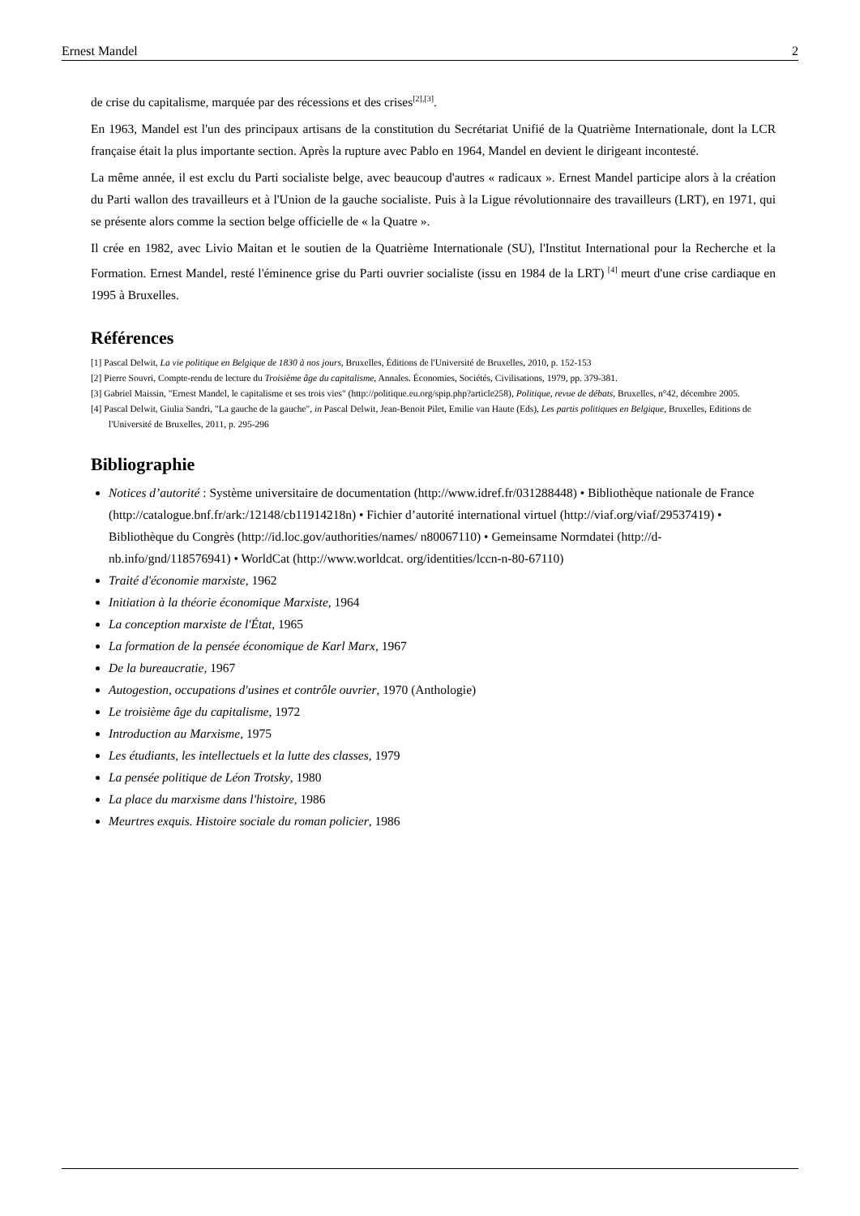Ernest Mandel 2
de crise du capitalisme, marquée par des récessions et des crises<sup>[2],[3]</sup>.
En 1963, Mandel est l'un des principaux artisans de la constitution du Secrétariat Unifié de la Quatrième Internationale, dont la LCR française était la plus importante section. Après la rupture avec Pablo en 1964, Mandel en devient le dirigeant incontesté.
La même année, il est exclu du Parti socialiste belge, avec beaucoup d'autres « radicaux ». Ernest Mandel participe alors à la création du Parti wallon des travailleurs et à l'Union de la gauche socialiste. Puis à la Ligue révolutionnaire des travailleurs (LRT), en 1971, qui se présente alors comme la section belge officielle de « la Quatre ».
Il crée en 1982, avec Livio Maitan et le soutien de la Quatrième Internationale (SU), l'Institut International pour la Recherche et la Formation. Ernest Mandel, resté l'éminence grise du Parti ouvrier socialiste (issu en 1984 de la LRT) <sup>[4]</sup> meurt d'une crise cardiaque en 1995 à Bruxelles.
Références
[1] Pascal Delwit, La vie politique en Belgique de 1830 à nos jours, Bruxelles, Éditions de l'Université de Bruxelles, 2010, p. 152-153
[2] Pierre Souvri, Compte-rendu de lecture du Troisième âge du capitalisme, Annales. Économies, Sociétés, Civilisations, 1979, pp. 379-381.
[3] Gabriel Maissin, "Ernest Mandel, le capitalisme et ses trois vies" (http://politique.eu.org/spip.php?article258), Politique, revue de débats, Bruxelles, n°42, décembre 2005.
[4] Pascal Delwit, Giulia Sandri, "La gauche de la gauche", in Pascal Delwit, Jean-Benoit Pilet, Emilie van Haute (Eds), Les partis politiques en Belgique, Bruxelles, Editions de l'Université de Bruxelles, 2011, p. 295-296
Bibliographie
Notices d’autorité : Système universitaire de documentation (http://www.idref.fr/031288448) • Bibliothèque nationale de France (http://catalogue.bnf.fr/ark:/12148/cb11914218n) • Fichier d’autorité international virtuel (http://viaf.org/viaf/29537419) • Bibliothèque du Congrès (http://id.loc.gov/authorities/names/ n80067110) • Gemeinsame Normdatei (http://d-nb.info/gnd/118576941) • WorldCat (http://www.worldcat. org/identities/lccn-n-80-67110)
Traité d'économie marxiste, 1962
Initiation à la théorie économique Marxiste, 1964
La conception marxiste de l'État, 1965
La formation de la pensée économique de Karl Marx, 1967
De la bureaucratie, 1967
Autogestion, occupations d'usines et contrôle ouvrier, 1970 (Anthologie)
Le troisième âge du capitalisme, 1972
Introduction au Marxisme, 1975
Les étudiants, les intellectuels et la lutte des classes, 1979
La pensée politique de Léon Trotsky, 1980
La place du marxisme dans l'histoire, 1986
Meurtres exquis. Histoire sociale du roman policier, 1986